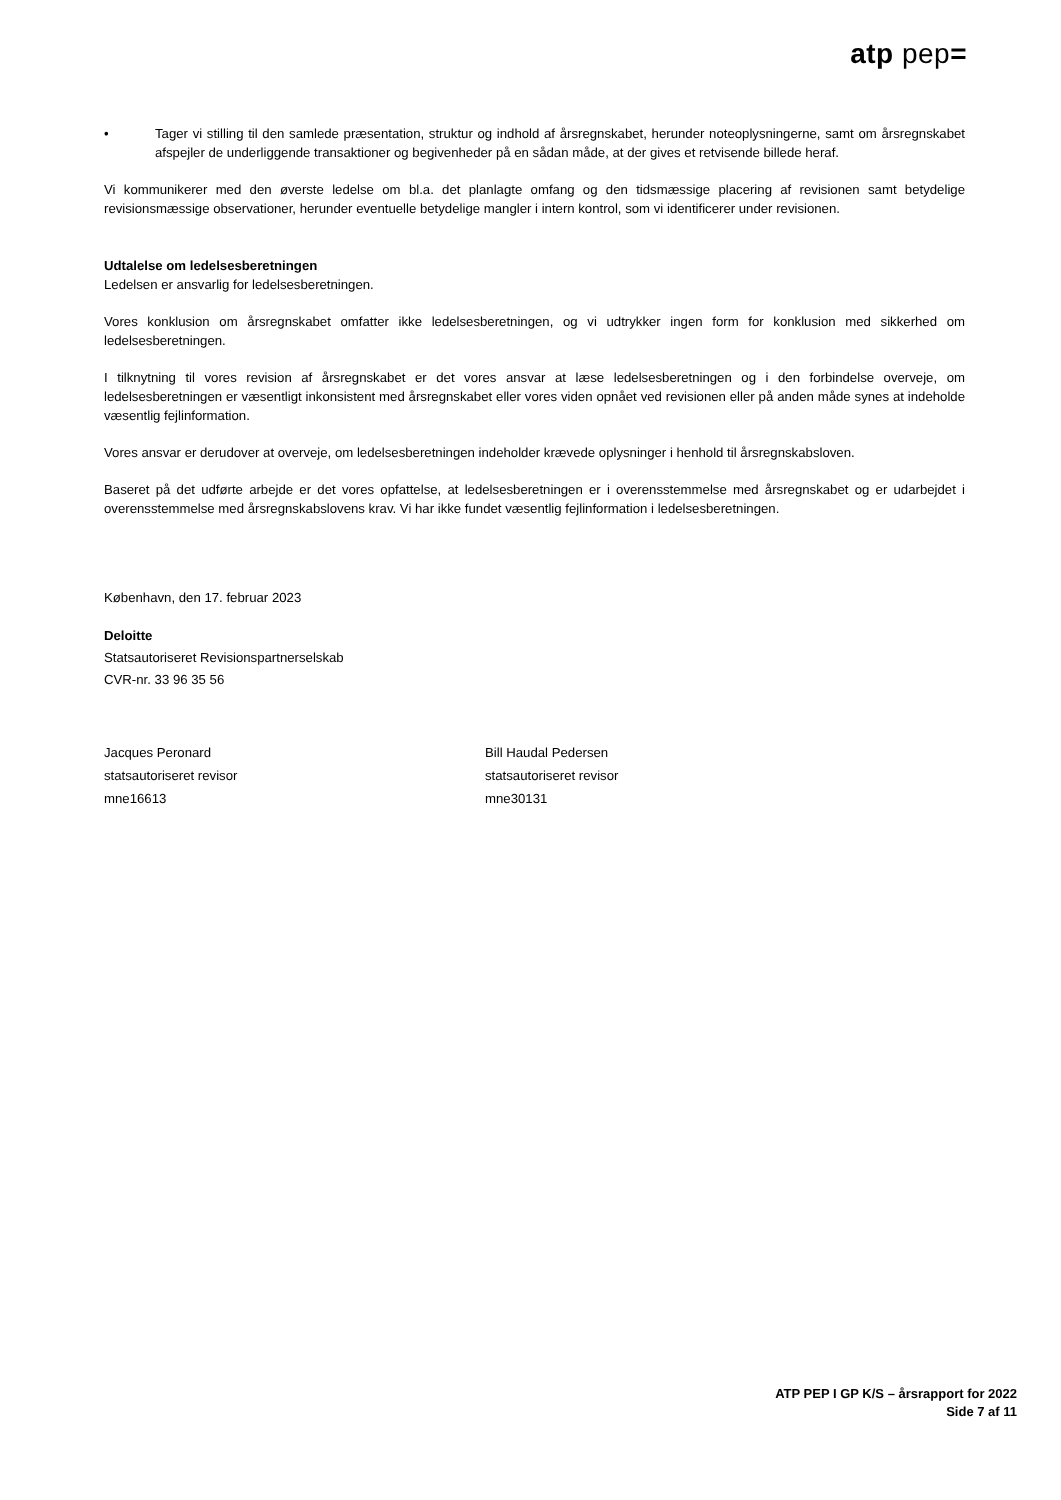atp pep=
• Tager vi stilling til den samlede præsentation, struktur og indhold af årsregnskabet, herunder noteoplysningerne, samt om årsregnskabet afspejler de underliggende transaktioner og begivenheder på en sådan måde, at der gives et retvisende billede heraf.
Vi kommunikerer med den øverste ledelse om bl.a. det planlagte omfang og den tidsmæssige placering af revisionen samt betydelige revisionsmæssige observationer, herunder eventuelle betydelige mangler i intern kontrol, som vi identificerer under revisionen.
Udtalelse om ledelsesberetningen
Ledelsen er ansvarlig for ledelsesberetningen.
Vores konklusion om årsregnskabet omfatter ikke ledelsesberetningen, og vi udtrykker ingen form for konklusion med sikkerhed om ledelsesberetningen.
I tilknytning til vores revision af årsregnskabet er det vores ansvar at læse ledelsesberetningen og i den forbindelse overveje, om ledelsesberetningen er væsentligt inkonsistent med årsregnskabet eller vores viden opnået ved revisionen eller på anden måde synes at indeholde væsentlig fejlinformation.
Vores ansvar er derudover at overveje, om ledelsesberetningen indeholder krævede oplysninger i henhold til årsregnskabsloven.
Baseret på det udførte arbejde er det vores opfattelse, at ledelsesberetningen er i overensstemmelse med årsregnskabet og er udarbejdet i overensstemmelse med årsregnskabslovens krav. Vi har ikke fundet væsentlig fejlinformation i ledelsesberetningen.
København, den 17. februar 2023
Deloitte
Statsautoriseret Revisionspartnerselskab
CVR-nr. 33 96 35 56
Jacques Peronard
statsautoriseret revisor
mne16613
Bill Haudal Pedersen
statsautoriseret revisor
mne30131
ATP PEP I GP K/S – årsrapport for 2022
Side 7 af 11